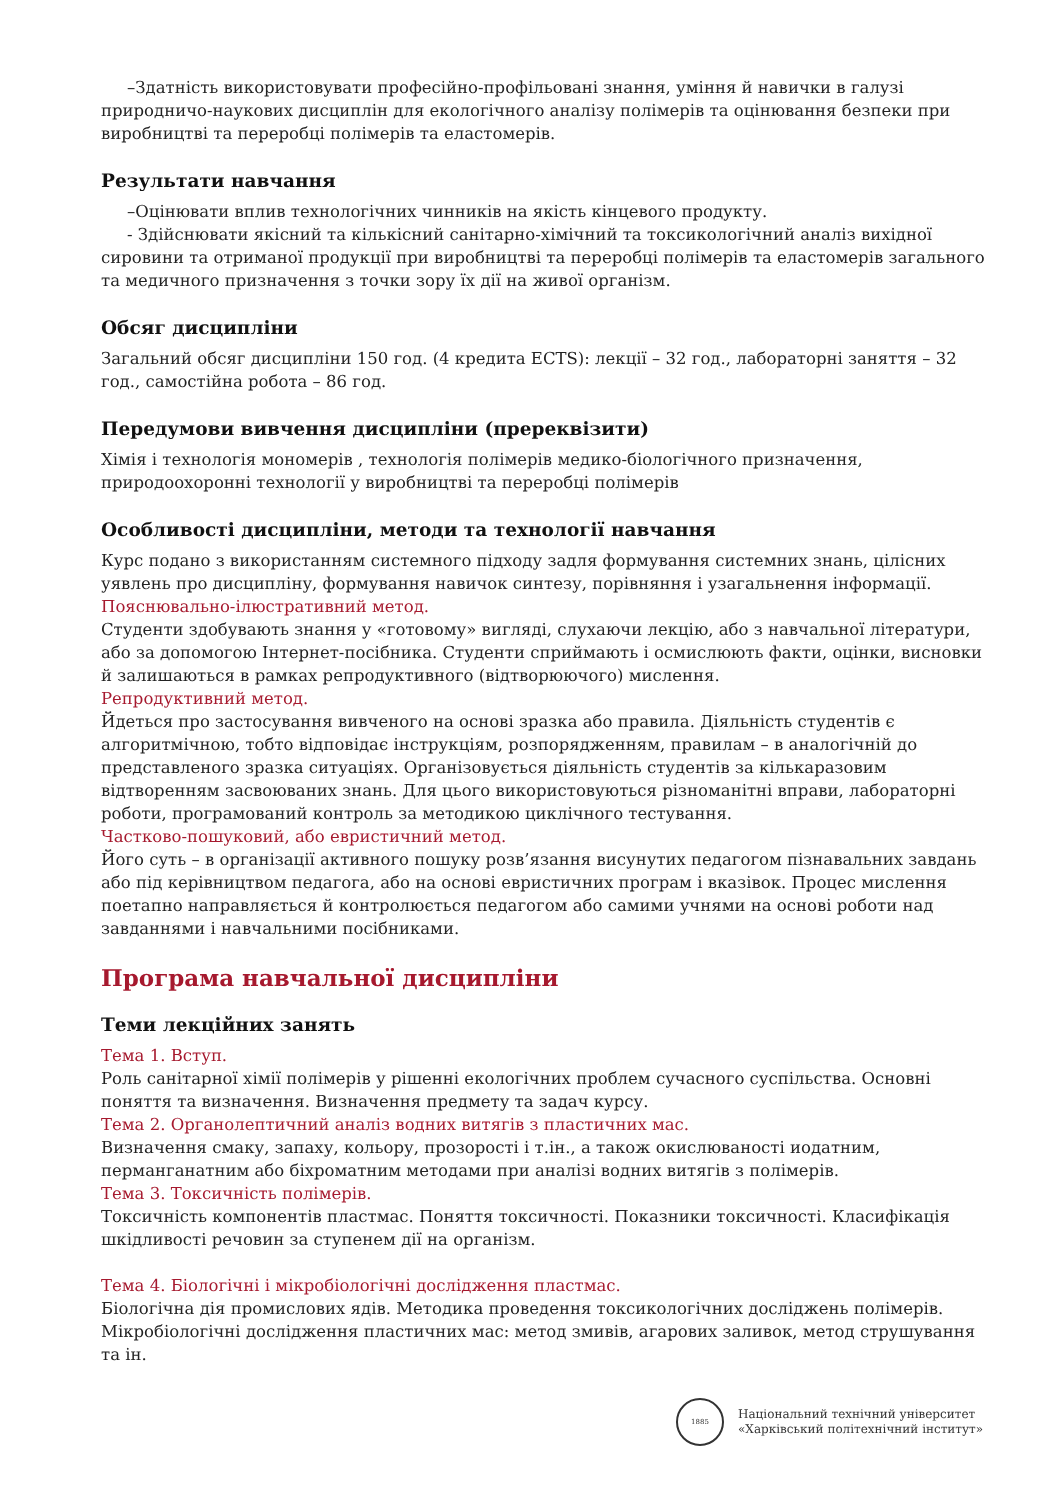–Здатність використовувати професійно-профільовані знання, уміння й навички в галузі природничо-наукових дисциплін для екологічного аналізу полімерів та оцінювання безпеки при виробництві та переробці полімерів та еластомерів.
Результати навчання
–Оцінювати вплив технологічних чинників на якість кінцевого продукту.
- Здійснювати якісний та кількісний санітарно-хімічний та токсикологічний аналіз вихідної сировини та отриманої продукції при виробництві та переробці полімерів та еластомерів загального та медичного призначення з точки зору їх дії на живої організм.
Обсяг дисципліни
Загальний обсяг дисципліни 150 год. (4 кредита ECTS): лекції – 32 год., лабораторні заняття – 32 год., самостійна робота – 86 год.
Передумови вивчення дисципліни (пререквізити)
Хімія і технологія мономерів , технологія полімерів медико-біологічного призначення, природоохоронні технології у виробництві та переробці полімерів
Особливості дисципліни, методи та технології навчання
Курс подано з використанням системного підходу задля формування системних знань, цілісних уявлень про дисципліну, формування навичок синтезу, порівняння і узагальнення інформації.
Пояснювально-ілюстративний метод.
Студенти здобувають знання у «готовому» вигляді, слухаючи лекцію, або з навчальної літератури, або за допомогою Інтернет-посібника. Студенти сприймають і осмислюють факти, оцінки, висновки й залишаються в рамках репродуктивного (відтворюючого) мислення.
Репродуктивний метод.
Йдеться про застосування вивченого на основі зразка або правила. Діяльність студентів є алгоритмічною, тобто відповідає інструкціям, розпорядженням, правилам – в аналогічній до представленого зразка ситуаціях. Організовується діяльність студентів за кількаразовим відтворенням засвоюваних знань. Для цього використовуються різноманітні вправи, лабораторні роботи, програмований контроль за методикою циклічного тестування.
Частково-пошуковий, або евристичний метод.
Його суть – в організації активного пошуку розв’язання висунутих педагогом пізнавальних завдань або під керівництвом педагога, або на основі евристичних програм і вказівок. Процес мислення поетапно направляється й контролюється педагогом або самими учнями на основі роботи над завданнями і навчальними посібниками.
Програма навчальної дисципліни
Теми лекційних занять
Тема 1. Вступ.
Роль санітарної хімії полімерів у рішенні екологічних проблем сучасного суспільства. Основні поняття та визначення. Визначення предмету та задач курсу.
Тема 2. Органолептичний аналіз водних витягів з пластичних мас.
Визначення смаку, запаху, кольору, прозорості і т.ін., а також окислюваності иодатним, перманганатним або біхроматним методами при аналізі водних витягів з полімерів.
Тема 3. Токсичність полімерів.
Токсичність компонентів пластмас. Поняття токсичності. Показники токсичності. Класифікація шкідливості речовин за ступенем дії на організм.
Тема 4. Біологічні і мікробіологічні дослідження пластмас.
Біологічна дія промислових ядів. Методика проведення токсикологічних досліджень полімерів. Мікробіологічні дослідження пластичних мас: метод змивів, агарових заливок, метод струшування та ін.
1885
Національний технічний університет
«Харківський політехнічний інститут»